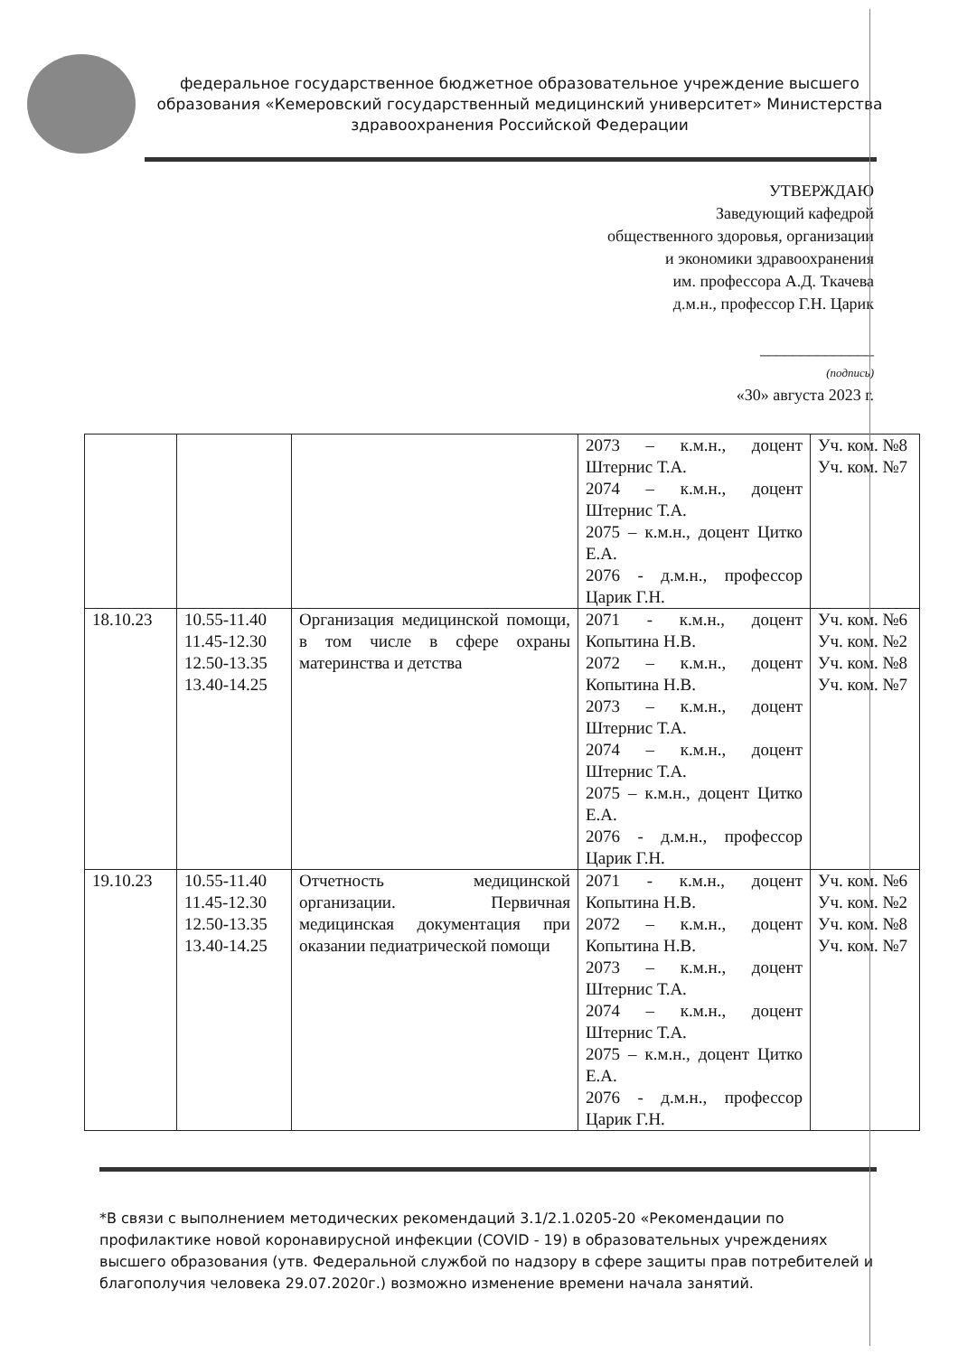федеральное государственное бюджетное образовательное учреждение высшего образования «Кемеровский государственный медицинский университет» Министерства здравоохранения Российской Федерации
УТВЕРЖДАЮ
Заведующий кафедрой
общественного здоровья, организации
и экономики здравоохранения
им. профессора А.Д. Ткачева
д.м.н., профессор Г.Н. Царик
______________
(подпись)
«30» августа 2023 г.
| | | | 2073 – к.м.н., доцент Штернис Т.А. 2074 – к.м.н., доцент Штернис Т.А. 2075 – к.м.н., доцент Цитко Е.А. 2076 - д.м.н., профессор Царик Г.Н. | Уч. ком. №8 Уч. ком. №7 |
| 18.10.23 | 10.55-11.40 11.45-12.30 12.50-13.35 13.40-14.25 | Организация медицинской помощи, в том числе в сфере охраны материнства и детства | 2071 - к.м.н., доцент Копытина Н.В. 2072 – к.м.н., доцент Копытина Н.В. 2073 – к.м.н., доцент Штернис Т.А. 2074 – к.м.н., доцент Штернис Т.А. 2075 – к.м.н., доцент Цитко Е.А. 2076 - д.м.н., профессор Царик Г.Н. | Уч. ком. №6 Уч. ком. №2 Уч. ком. №8 Уч. ком. №7 |
| 19.10.23 | 10.55-11.40 11.45-12.30 12.50-13.35 13.40-14.25 | Отчетность медицинской организации. Первичная медицинская документация при оказании педиатрической помощи | 2071 - к.м.н., доцент Копытина Н.В. 2072 – к.м.н., доцент Копытина Н.В. 2073 – к.м.н., доцент Штернис Т.А. 2074 – к.м.н., доцент Штернис Т.А. 2075 – к.м.н., доцент Цитко Е.А. 2076 - д.м.н., профессор Царик Г.Н. | Уч. ком. №6 Уч. ком. №2 Уч. ком. №8 Уч. ком. №7 |
*В связи с выполнением методических рекомендаций 3.1/2.1.0205-20 «Рекомендации по профилактике новой коронавирусной инфекции (COVID - 19) в образовательных учреждениях высшего образования (утв. Федеральной службой по надзору в сфере защиты прав потребителей и благополучия человека 29.07.2020г.) возможно изменение времени начала занятий.